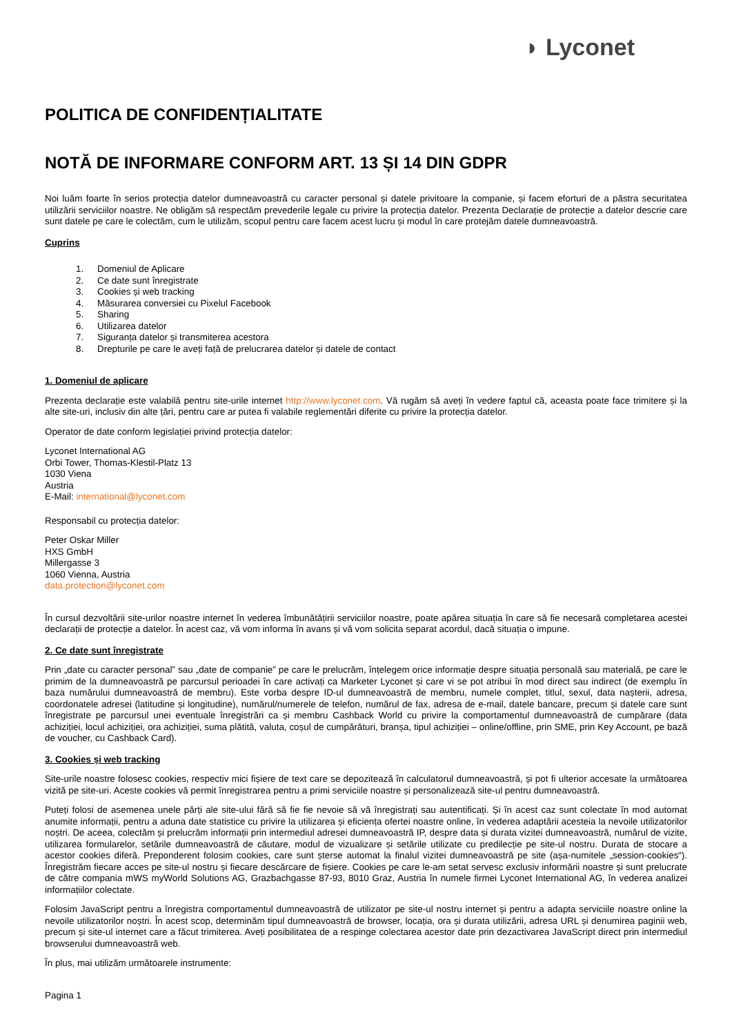◗ Lyconet
POLITICA DE CONFIDENȚIALITATE
NOTĂ DE INFORMARE CONFORM ART. 13 ȘI 14 DIN GDPR
Noi luăm foarte în serios protecția datelor dumneavoastră cu caracter personal și datele privitoare la companie, și facem eforturi de a păstra securitatea utilizării serviciilor noastre. Ne obligăm să respectăm prevederile legale cu privire la protecția datelor. Prezenta Declarație de protecție a datelor descrie care sunt datele pe care le colectăm, cum le utilizăm, scopul pentru care facem acest lucru și modul în care protejăm datele dumneavoastră.
Cuprins
1. Domeniul de Aplicare
2. Ce date sunt înregistrate
3. Cookies și web tracking
4. Măsurarea conversiei cu Pixelul Facebook
5. Sharing
6. Utilizarea datelor
7. Siguranța datelor și transmiterea acestora
8. Drepturile pe care le aveți față de prelucrarea datelor și datele de contact
1. Domeniul de aplicare
Prezenta declarație este valabilă pentru site-urile internet http://www.lyconet.com. Vă rugăm să aveți în vedere faptul că, aceasta poate face trimitere și la alte site-uri, inclusiv din alte țări, pentru care ar putea fi valabile reglementări diferite cu privire la protecția datelor.
Operator de date conform legislației privind protecția datelor:
Lyconet International AG
Orbi Tower, Thomas-Klestil-Platz 13
1030 Viena
Austria
E-Mail: international@lyconet.com
Responsabil cu protecția datelor:
Peter Oskar Miller
HXS GmbH
Millergasse 3
1060 Vienna, Austria
data.protection@lyconet.com
În cursul dezvoltării site-urilor noastre internet în vederea îmbunătățirii serviciilor noastre, poate apărea situația în care să fie necesară completarea acestei declarații de protecție a datelor. În acest caz, vă vom informa în avans și vă vom solicita separat acordul, dacă situația o impune.
2. Ce date sunt înregistrate
Prin „date cu caracter personal” sau „date de companie” pe care le prelucrăm, înțelegem orice informație despre situația personală sau materială, pe care le primim de la dumneavoastră pe parcursul perioadei în care activați ca Marketer Lyconet și care vi se pot atribui în mod direct sau indirect (de exemplu în baza numărului dumneavoastră de membru). Este vorba despre ID-ul dumneavoastră de membru, numele complet, titlul, sexul, data nașterii, adresa, coordonatele adresei (latitudine și longitudine), numărul/numerele de telefon, numărul de fax, adresa de e-mail, datele bancare, precum și datele care sunt înregistrate pe parcursul unei eventuale înregistrări ca și membru Cashback World cu privire la comportamentul dumneavoastră de cumpărare (data achiziției, locul achiziției, ora achiziției, suma plătită, valuta, coșul de cumpărături, branșa, tipul achiziției – online/offline, prin SME, prin Key Account, pe bază de voucher, cu Cashback Card).
3. Cookies și web tracking
Site-urile noastre folosesc cookies, respectiv mici fișiere de text care se depozitează în calculatorul dumneavoastră, și pot fi ulterior accesate la următoarea vizită pe site-uri. Aceste cookies vă permit înregistrarea pentru a primi serviciile noastre și personalizează site-ul pentru dumneavoastră.
Puteți folosi de asemenea unele părți ale site-ului fără să fie fie nevoie să vă înregistrați sau autentificați. Și în acest caz sunt colectate în mod automat anumite informații, pentru a aduna date statistice cu privire la utilizarea și eficiența ofertei noastre online, în vederea adaptării acesteia la nevoile utilizatorilor noștri. De aceea, colectăm și prelucrăm informații prin intermediul adresei dumneavoastră IP, despre data și durata vizitei dumneavoastră, numărul de vizite, utilizarea formularelor, setările dumneavoastră de căutare, modul de vizualizare și setările utilizate cu predilecție pe site-ul nostru. Durata de stocare a acestor cookies diferă. Preponderent folosim cookies, care sunt șterse automat la finalul vizitei dumneavoastră pe site (așa-numitele „session-cookies“). Înregistrăm fiecare acces pe site-ul nostru și fiecare descărcare de fișiere. Cookies pe care le-am setat servesc exclusiv informării noastre și sunt prelucrate de către compania mWS myWorld Solutions AG, Grazbachgasse 87-93, 8010 Graz, Austria în numele firmei Lyconet International AG, în vederea analizei informațiilor colectate.
Folosim JavaScript pentru a înregistra comportamentul dumneavoastră de utilizator pe site-ul nostru internet și pentru a adapta serviciile noastre online la nevoile utilizatorilor noștri. În acest scop, determinăm tipul dumneavoastră de browser, locația, ora și durata utilizării, adresa URL și denumirea paginii web, precum și site-ul internet care a făcut trimiterea. Aveți posibilitatea de a respinge colectarea acestor date prin dezactivarea JavaScript direct prin intermediul browserului dumneavoastră web.
În plus, mai utilizăm următoarele instrumente:
Pagina 1